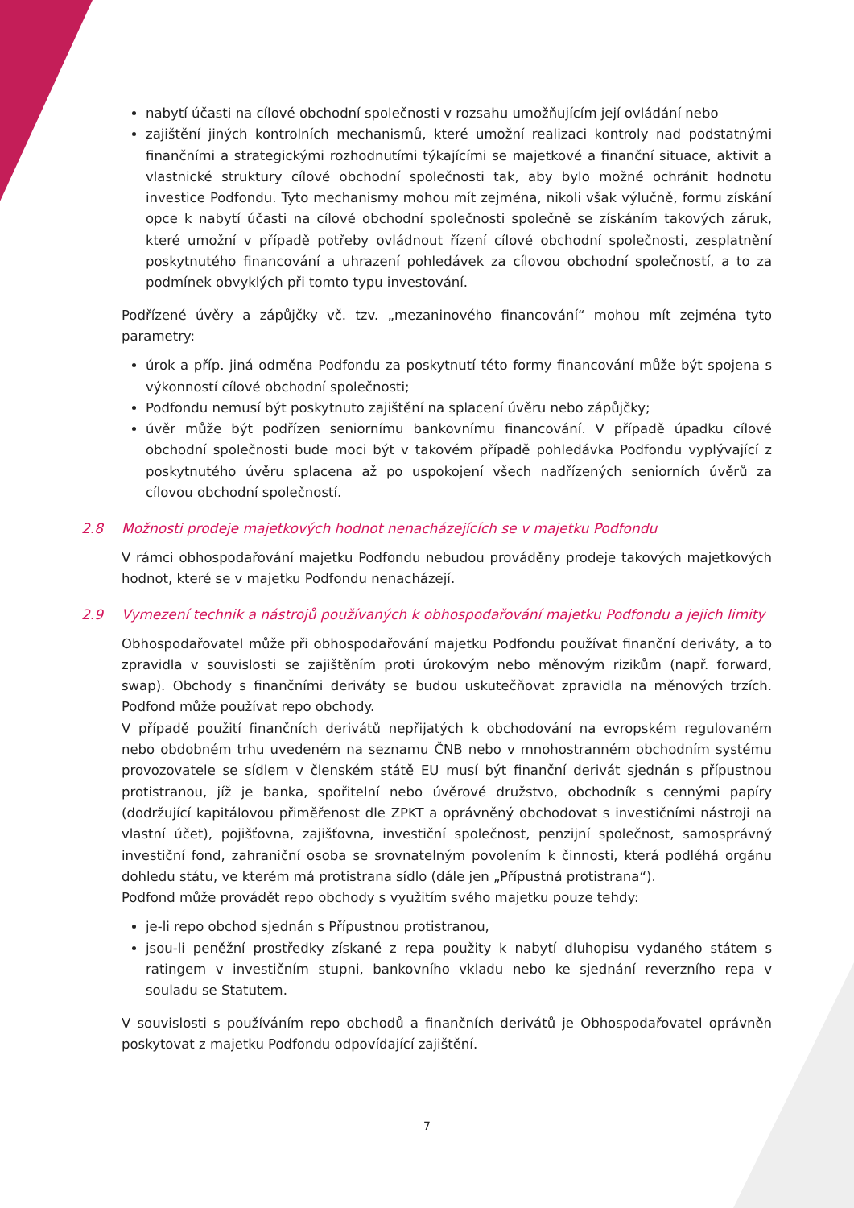nabytí účasti na cílové obchodní společnosti v rozsahu umožňujícím její ovládání nebo
zajištění jiných kontrolních mechanismů, které umožní realizaci kontroly nad podstatnými finančními a strategickými rozhodnutími týkajícími se majetkové a finanční situace, aktivit a vlastnické struktury cílové obchodní společnosti tak, aby bylo možné ochránit hodnotu investice Podfondu. Tyto mechanismy mohou mít zejména, nikoli však výlučně, formu získání opce k nabytí účasti na cílové obchodní společnosti společně se získáním takových záruk, které umožní v případě potřeby ovládnout řízení cílové obchodní společnosti, zesplatnění poskytnutého financování a uhrazení pohledávek za cílovou obchodní společností, a to za podmínek obvyklých při tomto typu investování.
Podřízené úvěry a zápůjčky vč. tzv. „mezaninového financování“ mohou mít zejména tyto parametry:
úrok a příp. jiná odměna Podfondu za poskytnutí této formy financování může být spojena s výkonností cílové obchodní společnosti;
Podfondu nemusí být poskytnuto zajištění na splacení úvěru nebo zápůjčky;
úvěr může být podřízen seniornímu bankovnímu financování. V případě úpadku cílové obchodní společnosti bude moci být v takovém případě pohledávka Podfondu vyplývající z poskytnutého úvěru splacena až po uspokojení všech nadřízených seniorních úvěrů za cílovou obchodní společností.
2.8 Možnosti prodeje majetkových hodnot nenacházejících se v majetku Podfondu
V rámci obhospodařování majetku Podfondu nebudou prováděny prodeje takových majetkových hodnot, které se v majetku Podfondu nenacházejí.
2.9 Vymezení technik a nástrojů používaných k obhospodařování majetku Podfondu a jejich limity
Obhospodařovatel může při obhospodařování majetku Podfondu používat finanční deriváty, a to zpravidla v souvislosti se zajištěním proti úrokovým nebo měnovým rizikům (např. forward, swap). Obchody s finančními deriváty se budou uskutečňovat zpravidla na měnových trzích. Podfond může používat repo obchody.
V případě použití finančních derivátů nepřijatých k obchodování na evropském regulovaném nebo obdobném trhu uvedeném na seznamu ČNB nebo v mnohostranném obchodním systému provozovatele se sídlem v členském státě EU musí být finanční derivát sjednán s přípustnou protistranou, jíž je banka, spořitelní nebo úvěrové družstvo, obchodník s cennými papíry (dodržující kapitálovou přiměřenost dle ZPKT a oprávněný obchodovat s investičními nástroji na vlastní účet), pojišťovna, zajišťovna, investiční společnost, penzijní společnost, samosprávný investiční fond, zahraniční osoba se srovnatelným povolením k činnosti, která podléhá orgánu dohledu státu, ve kterém má protistrana sídlo (dále jen „Přípustná protistrana“).
Podfond může provádět repo obchody s využitím svého majetku pouze tehdy:
je-li repo obchod sjednán s Přípustnou protistranou,
jsou-li peněžní prostředky získané z repa použity k nabytí dluhopisu vydaného státem s ratingem v investičním stupni, bankovního vkladu nebo ke sjednání reverzního repa v souladu se Statutem.
V souvislosti s používáním repo obchodů a finančních derivátů je Obhospodařovatel oprávněn poskytovat z majetku Podfondu odpovídající zajištění.
7